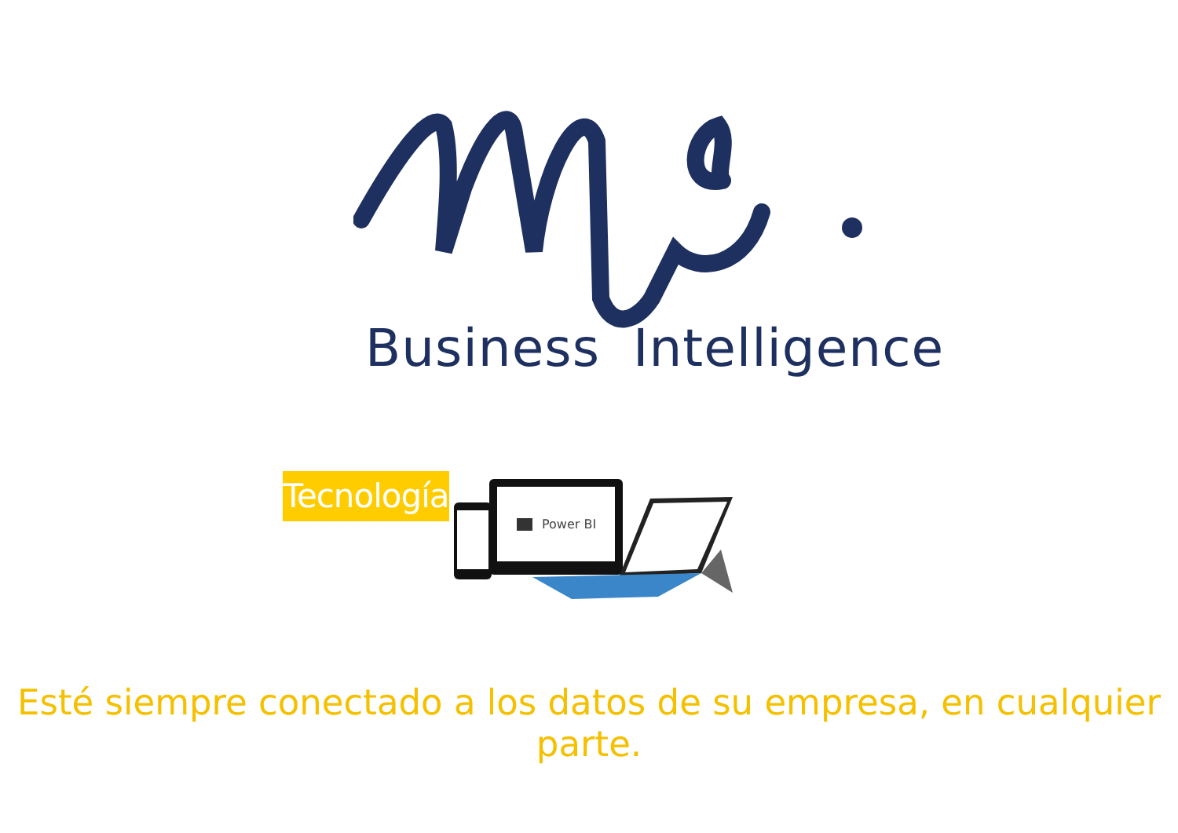Business Intelligence
Tecnología
Power BI
Esté siempre conectado a los datos de su empresa, en cualquier parte.